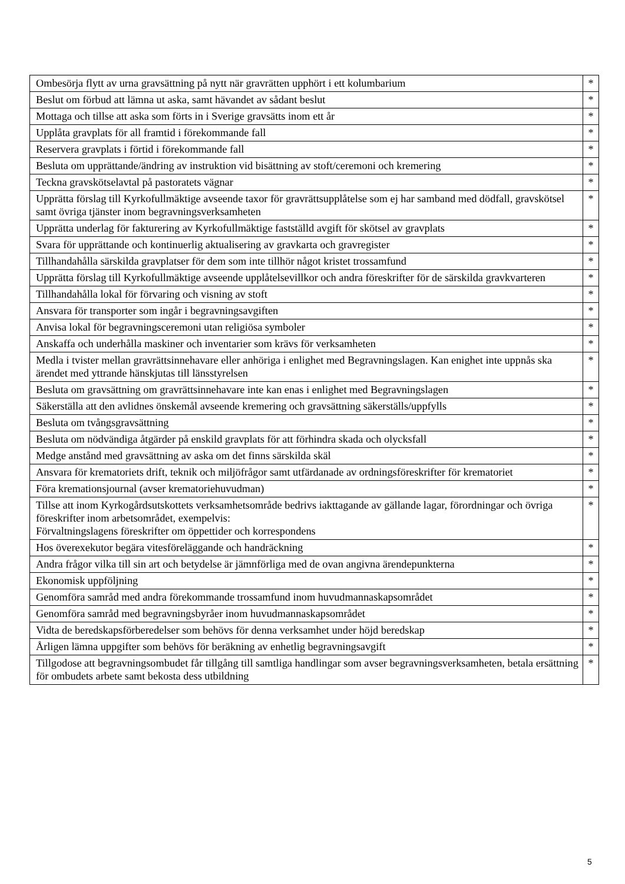| Ombesörja flytt av urna gravsättning på nytt när gravrätten upphört i ett kolumbarium | * |
| Beslut om förbud att lämna ut aska, samt hävandet av sådant beslut | * |
| Mottaga och tillse att aska som förts in i Sverige gravsätts inom ett år | * |
| Upplåta gravplats för all framtid i förekommande fall | * |
| Reservera gravplats i förtid i förekommande fall | * |
| Besluta om upprättande/ändring av instruktion vid bisättning av stoft/ceremoni och kremering | * |
| Teckna gravskötselavtal på pastoratets vägnar | * |
| Upprätta förslag till Kyrkofullmäktige avseende taxor för gravrättsupplåtelse som ej har samband med dödfall, gravskötsel samt övriga tjänster inom begravningsverksamheten | * |
| Upprätta underlag för fakturering av Kyrkofullmäktige fastställd avgift för skötsel av gravplats | * |
| Svara för upprättande och kontinuerlig aktualisering av gravkarta och gravregister | * |
| Tillhandahålla särskilda gravplatser för dem som inte tillhör något kristet trossamfund | * |
| Upprätta förslag till Kyrkofullmäktige avseende upplåtelsevillkor och andra föreskrifter för de särskilda gravkvarteren | * |
| Tillhandahålla lokal för förvaring och visning av stoft | * |
| Ansvara för transporter som ingår i begravningsavgiften | * |
| Anvisa lokal för begravningsceremoni utan religiösa symboler | * |
| Anskaffa och underhålla maskiner och inventarier som krävs för verksamheten | * |
| Medla i tvister mellan gravrättsinnehavare eller anhöriga i enlighet med Begravningslagen. Kan enighet inte uppnås ska ärendet med yttrande hänskjutas till länsstyrelsen | * |
| Besluta om gravsättning om gravrättsinnehavare inte kan enas i enlighet med Begravningslagen | * |
| Säkerställa att den avlidnes önskemål avseende kremering och gravsättning säkerställs/uppfylls | * |
| Besluta om tvångsgravsättning | * |
| Besluta om nödvändiga åtgärder på enskild gravplats för att förhindra skada och olycksfall | * |
| Medge anstånd med gravsättning av aska om det finns särskilda skäl | * |
| Ansvara för krematoriets drift, teknik och miljöfrågor samt utfärdanade av ordningsföreskrifter för krematoriet | * |
| Föra kremationsjournal (avser krematoriehuvudman) | * |
| Tillse att inom Kyrkogårdsutskottets verksamhetsområde bedrivs iakttagande av gällande lagar, förordningar och övriga föreskrifter inom arbetsområdet, exempelvis: Förvaltningslagens föreskrifter om öppettider och korrespondens | * |
| Hos överexekutor begära vitesföreläggande och handräckning | * |
| Andra frågor vilka till sin art och betydelse är jämnförliga med de ovan angivna ärendepunkterna | * |
| Ekonomisk uppföljning | * |
| Genomföra samråd med andra förekommande trossamfund inom huvudmannaskapsområdet | * |
| Genomföra samråd med begravningsbyråer inom huvudmannaskapsområdet | * |
| Vidta de beredskapsförberedelser som behövs för denna verksamhet under höjd beredskap | * |
| Årligen lämna uppgifter som behövs för beräkning av enhetlig begravningsavgift | * |
| Tillgodose att begravningsombudet får tillgång till samtliga handlingar som avser begravningsverksamheten, betala ersättning för ombudets arbete samt bekosta dess utbildning | * |
5